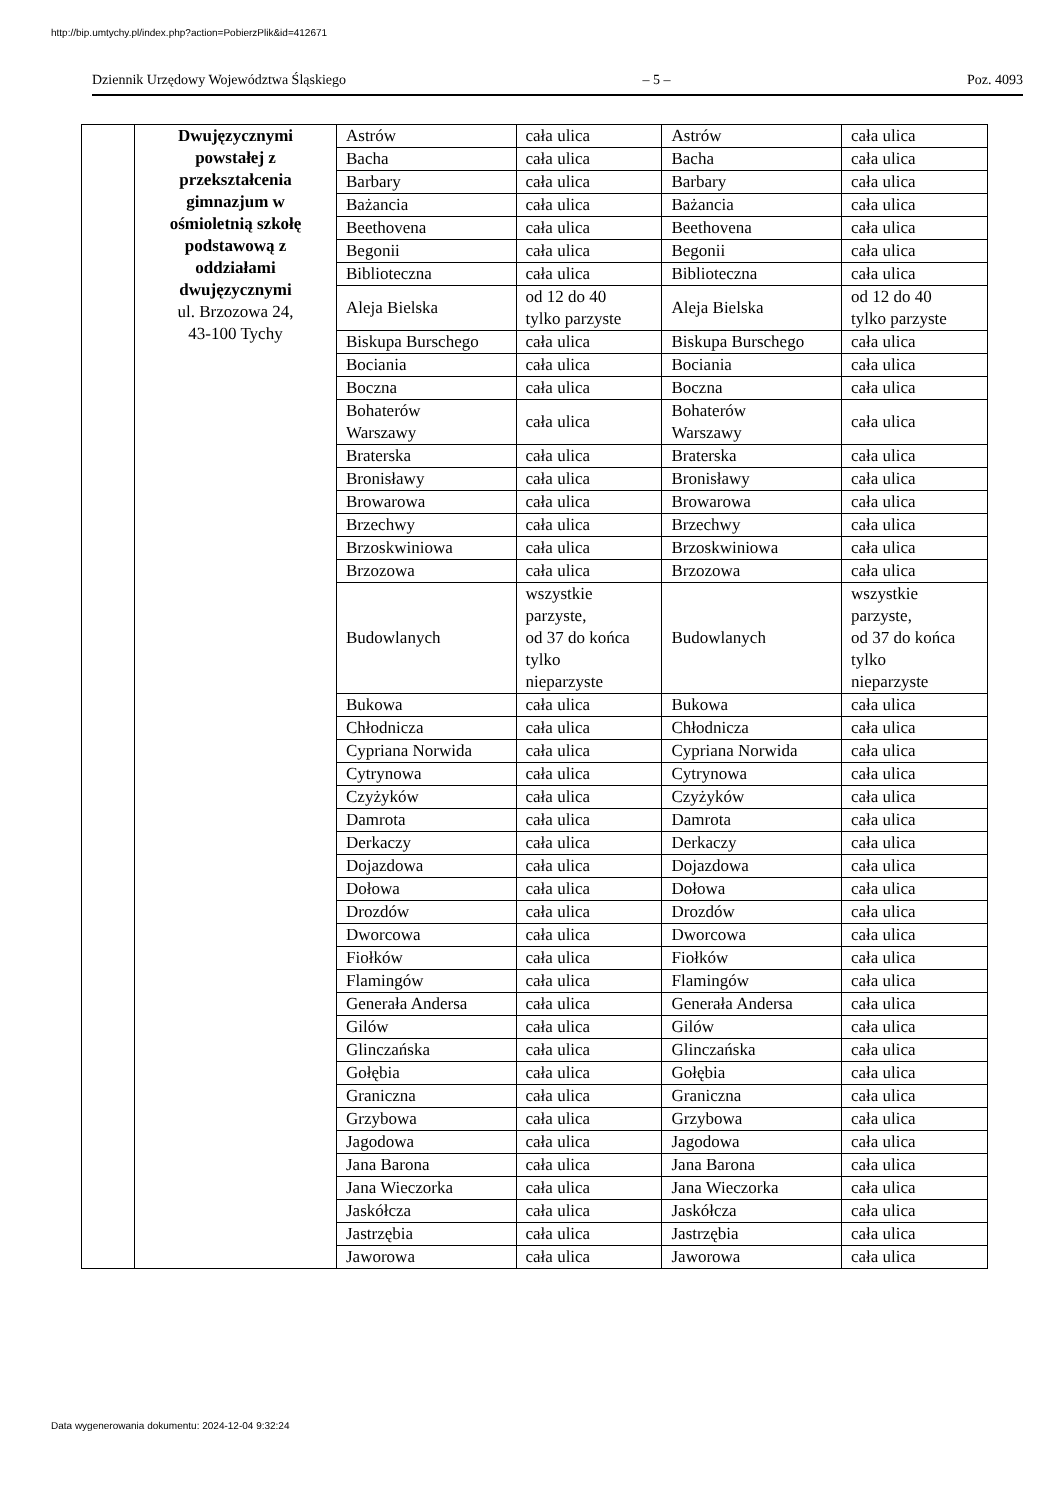http://bip.umtychy.pl/index.php?action=PobierzPlik&id=412671
Dziennik Urzędowy Województwa Śląskiego – 5 – Poz. 4093
| | Dwujęzycznymi powstałej z przekształcenia gimnazjum w ośmioletnią szkołę podstawową z oddziałami dwujęzycznymi ul. Brzozowa 24, 43-100 Tychy | Astrów | cała ulica | Astrów | cała ulica |
| | | Bacha | cała ulica | Bacha | cała ulica |
| | | Barbary | cała ulica | Barbary | cała ulica |
| | | Bażancia | cała ulica | Bażancia | cała ulica |
| | | Beethovena | cała ulica | Beethovena | cała ulica |
| | | Begonii | cała ulica | Begonii | cała ulica |
| | | Biblioteczna | cała ulica | Biblioteczna | cała ulica |
| | | Aleja Bielska | od 12 do 40 tylko parzyste | Aleja Bielska | od 12 do 40 tylko parzyste |
| | | Biskupa Burschego | cała ulica | Biskupa Burschego | cała ulica |
| | | Bociania | cała ulica | Bociania | cała ulica |
| | | Boczna | cała ulica | Boczna | cała ulica |
| | | Bohaterów Warszawy | cała ulica | Bohaterów Warszawy | cała ulica |
| | | Braterska | cała ulica | Braterska | cała ulica |
| | | Bronisławy | cała ulica | Bronisławy | cała ulica |
| | | Browarowa | cała ulica | Browarowa | cała ulica |
| | | Brzechwy | cała ulica | Brzechwy | cała ulica |
| | | Brzoskwiniowa | cała ulica | Brzoskwiniowa | cała ulica |
| | | Brzozowa | cała ulica | Brzozowa | cała ulica |
| | | Budowlanych | wszystkie parzyste, od 37 do końca tylko nieparzyste | Budowlanych | wszystkie parzyste, od 37 do końca tylko nieparzyste |
| | | Bukowa | cała ulica | Bukowa | cała ulica |
| | | Chłodnicza | cała ulica | Chłodnicza | cała ulica |
| | | Cypriana Norwida | cała ulica | Cypriana Norwida | cała ulica |
| | | Cytrynowa | cała ulica | Cytrynowa | cała ulica |
| | | Czyżyków | cała ulica | Czyżyków | cała ulica |
| | | Damrota | cała ulica | Damrota | cała ulica |
| | | Derkaczy | cała ulica | Derkaczy | cała ulica |
| | | Dojazdowa | cała ulica | Dojazdowa | cała ulica |
| | | Dołowa | cała ulica | Dołowa | cała ulica |
| | | Drozdów | cała ulica | Drozdów | cała ulica |
| | | Dworcowa | cała ulica | Dworcowa | cała ulica |
| | | Fiołków | cała ulica | Fiołków | cała ulica |
| | | Flamingów | cała ulica | Flamingów | cała ulica |
| | | Generała Andersa | cała ulica | Generała Andersa | cała ulica |
| | | Gilów | cała ulica | Gilów | cała ulica |
| | | Glinczańska | cała ulica | Glinczańska | cała ulica |
| | | Gołębia | cała ulica | Gołębia | cała ulica |
| | | Graniczna | cała ulica | Graniczna | cała ulica |
| | | Grzybowa | cała ulica | Grzybowa | cała ulica |
| | | Jagodowa | cała ulica | Jagodowa | cała ulica |
| | | Jana Barona | cała ulica | Jana Barona | cała ulica |
| | | Jana Wieczorka | cała ulica | Jana Wieczorka | cała ulica |
| | | Jaskółcza | cała ulica | Jaskółcza | cała ulica |
| | | Jastrzębia | cała ulica | Jastrzębia | cała ulica |
| | | Jaworowa | cała ulica | Jaworowa | cała ulica |
Data wygenerowania dokumentu: 2024-12-04 9:32:24